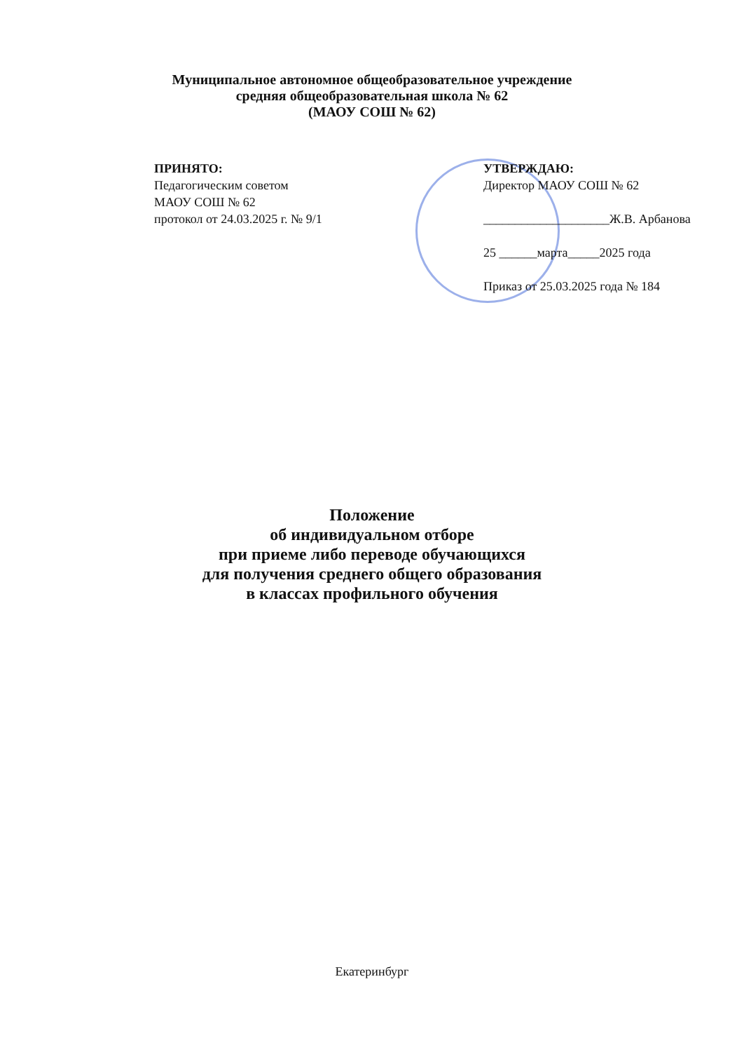Муниципальное автономное общеобразовательное учреждение
средняя общеобразовательная школа № 62
(МАОУ СОШ № 62)
ПРИНЯТО:
Педагогическим советом
МАОУ СОШ № 62
протокол от 24.03.2025 г. № 9/1
УТВЕРЖДАЮ:
Директор МАОУ СОШ № 62
____________________Ж.В. Арбанова
25 ______марта_____2025 года
Приказ от 25.03.2025 года № 184
Положение
об индивидуальном отборе
при приеме либо переводе обучающихся
для получения среднего общего образования
в классах профильного обучения
Екатеринбург